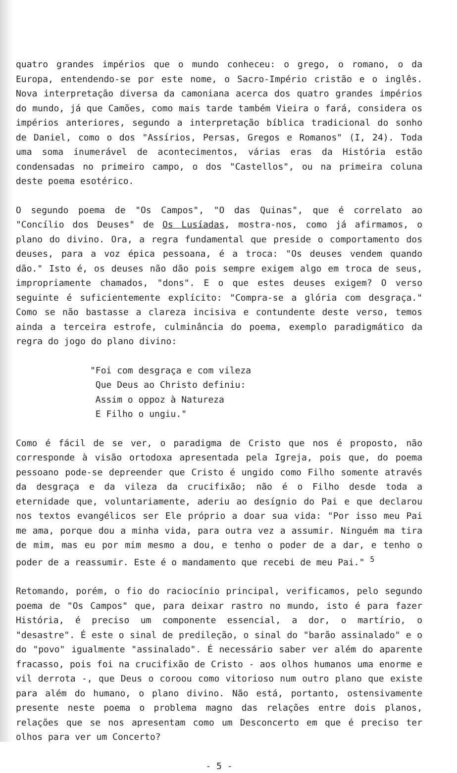quatro grandes impérios que o mundo conheceu: o grego, o romano, o da Europa, entendendo-se por este nome, o Sacro-Império cristão e o inglês. Nova interpretação diversa da camoniana acerca dos quatro grandes impérios do mundo, já que Camões, como mais tarde também Vieira o fará, considera os impérios anteriores, segundo a interpretação bíblica tradicional do sonho de Daniel, como o dos "Assírios, Persas, Gregos e Romanos" (I, 24). Toda uma soma inumerável de acontecimentos, várias eras da História estão condensadas no primeiro campo, o dos "Castellos", ou na primeira coluna deste poema esotérico.
O segundo poema de "Os Campos", "O das Quinas", que é correlato ao "Concílio dos Deuses" de Os Lusíadas, mostra-nos, como já afirmamos, o plano do divino. Ora, a regra fundamental que preside o comportamento dos deuses, para a voz épica pessoana, é a troca: "Os deuses vendem quando dão." Isto é, os deuses não dão pois sempre exigem algo em troca de seus, impropriamente chamados, "dons". E o que estes deuses exigem? O verso seguinte é suficientemente explícito: "Compra-se a glória com desgraça." Como se não bastasse a clareza incisiva e contundente deste verso, temos ainda a terceira estrofe, culminância do poema, exemplo paradigmático da regra do jogo do plano divino:
"Foi com desgraça e com vileza
Que Deus ao Christo definiu:
Assim o oppoz à Natureza
E Filho o ungiu."
Como é fácil de se ver, o paradigma de Cristo que nos é proposto, não corresponde à visão ortodoxa apresentada pela Igreja, pois que, do poema pessoano pode-se depreender que Cristo é ungido como Filho somente através da desgraça e da vileza da crucifixão; não é o Filho desde toda a eternidade que, voluntariamente, aderiu ao desígnio do Pai e que declarou nos textos evangélicos ser Ele próprio a doar sua vida: "Por isso meu Pai me ama, porque dou a minha vida, para outra vez a assumir. Ninguém ma tira de mim, mas eu por mim mesmo a dou, e tenho o poder de a dar, e tenho o poder de a reassumir. Este é o mandamento que recebi de meu Pai." <sup>5</sup>
Retomando, porém, o fio do raciocínio principal, verificamos, pelo segundo poema de "Os Campos" que, para deixar rastro no mundo, isto é para fazer História, é preciso um componente essencial, a dor, o martírio, o "desastre". É este o sinal de predileção, o sinal do "barão assinalado" e o do "povo" igualmente "assinalado". É necessário saber ver além do aparente fracasso, pois foi na crucifixão de Cristo - aos olhos humanos uma enorme e vil derrota -, que Deus o coroou como vitorioso num outro plano que existe para além do humano, o plano divino. Não está, portanto, ostensivamente presente neste poema o problema magno das relações entre dois planos, relações que se nos apresentam como um Desconcerto em que é preciso ter olhos para ver um Concerto?
- 5 -